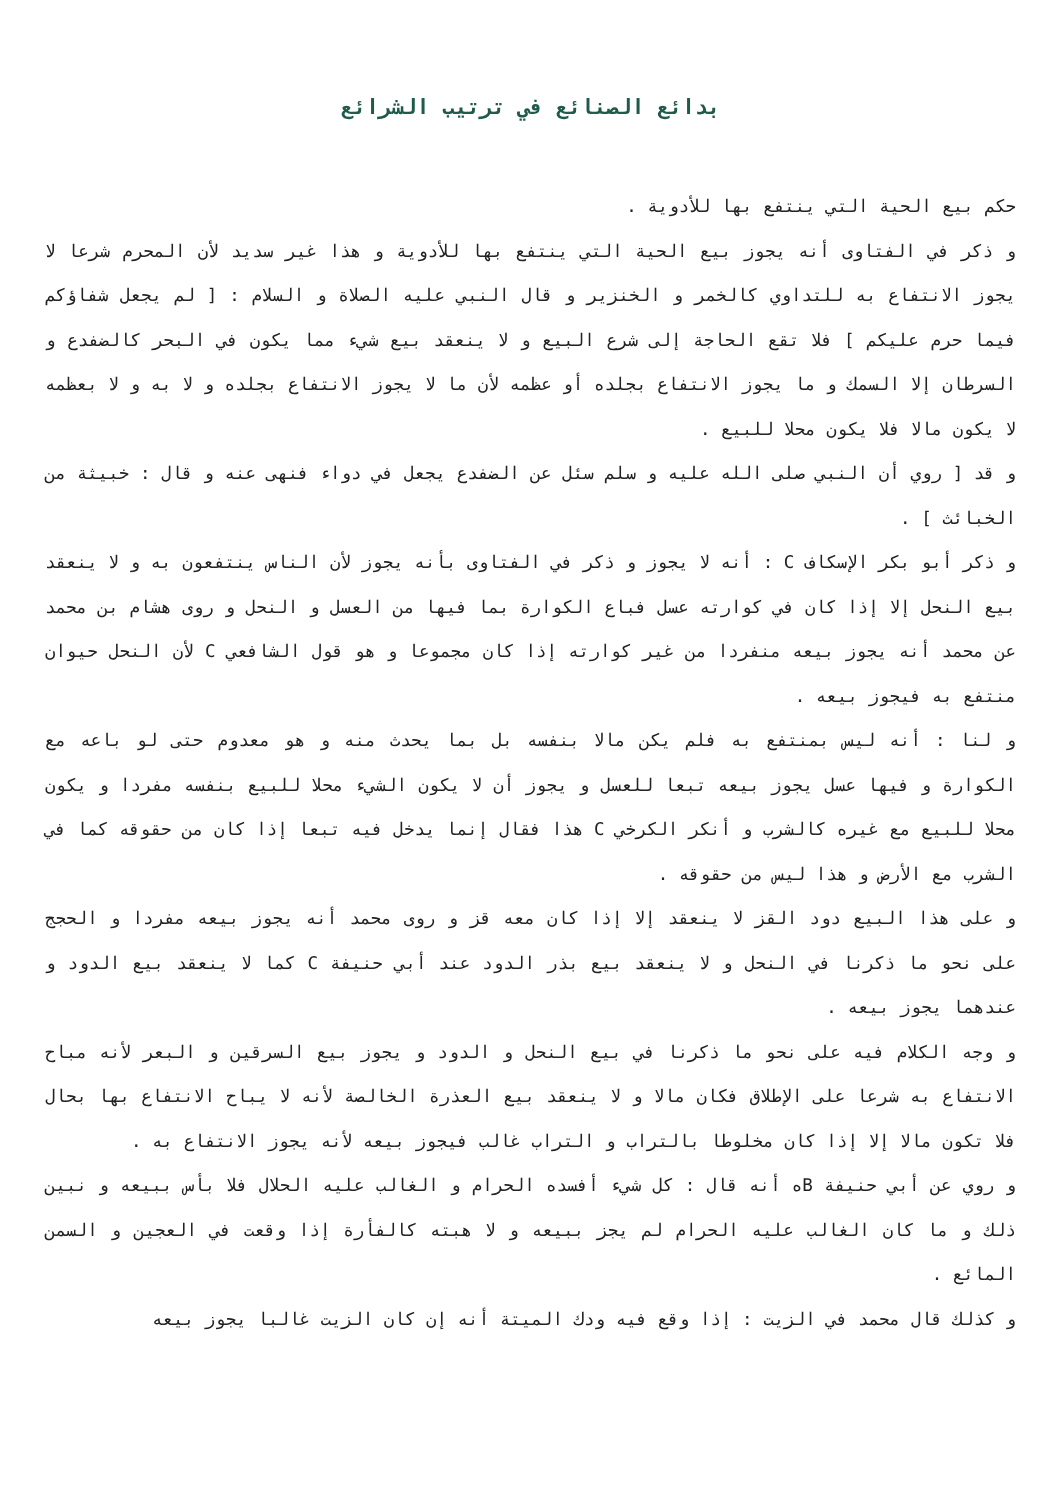بدائع الصنائع في ترتيب الشرائع
حكم بيع الحية التي ينتفع بها للأدوية .
و ذكر في الفتاوى أنه يجوز بيع الحية التي ينتفع بها للأدوية و هذا غير سديد لأن المحرم شرعا لا يجوز الانتفاع به للتداوي كالخمر و الخنزير و قال النبي عليه الصلاة و السلام : [ لم يجعل شفاؤكم فيما حرم عليكم ] فلا تقع الحاجة إلى شرع البيع و لا ينعقد بيع شيء مما يكون في البحر كالضفدع و السرطان إلا السمك و ما يجوز الانتفاع بجلده أو عظمه لأن ما لا يجوز الانتفاع بجلده و لا به و لا بعظمه لا يكون مالا فلا يكون محلا للبيع .
و قد [ روي أن النبي صلى الله عليه و سلم سئل عن الضفدع يجعل في دواء فنهى عنه و قال : خبيثة من الخبائث ] .
و ذكر أبو بكر الإسكاف C : أنه لا يجوز و ذكر في الفتاوى بأنه يجوز لأن الناس ينتفعون به و لا ينعقد بيع النحل إلا إذا كان في كوارته عسل فباع الكوارة بما فيها من العسل و النحل و روى هشام بن محمد عن محمد أنه يجوز بيعه منفردا من غير كوارته إذا كان مجموعا و هو قول الشافعي C لأن النحل حيوان منتفع به فيجوز بيعه .
و لنا : أنه ليس بمنتفع به فلم يكن مالا بنفسه بل بما يحدث منه و هو معدوم حتى لو باعه مع الكوارة و فيها عسل يجوز بيعه تبعا للعسل و يجوز أن لا يكون الشيء محلا للبيع بنفسه مفردا و يكون محلا للبيع مع غيره كالشرب و أنكر الكرخي C هذا فقال إنما يدخل فيه تبعا إذا كان من حقوقه كما في الشرب مع الأرض و هذا ليس من حقوقه .
و على هذا البيع دود القز لا ينعقد إلا إذا كان معه قز و روى محمد أنه يجوز بيعه مفردا و الحجج على نحو ما ذكرنا في النحل و لا ينعقد بيع بذر الدود عند أبي حنيفة C كما لا ينعقد بيع الدود و عندهما يجوز بيعه .
و وجه الكلام فيه على نحو ما ذكرنا في بيع النحل و الدود و يجوز بيع السرقين و البعر لأنه مباح الانتفاع به شرعا على الإطلاق فكان مالا و لا ينعقد بيع العذرة الخالصة لأنه لا يباح الانتفاع بها بحال فلا تكون مالا إلا إذا كان مخلوطا بالتراب و التراب غالب فيجوز بيعه لأنه يجوز الانتفاع به .
و روي عن أبي حنيفة Bه أنه قال : كل شيء أفسده الحرام و الغالب عليه الحلال فلا بأس ببيعه و نبين ذلك و ما كان الغالب عليه الحرام لم يجز ببيعه و لا هبته كالفأرة إذا وقعت في العجين و السمن المائع .
و كذلك قال محمد في الزيت : إذا وقع فيه ودك الميتة أنه إن كان الزيت غالبا يجوز بيعه